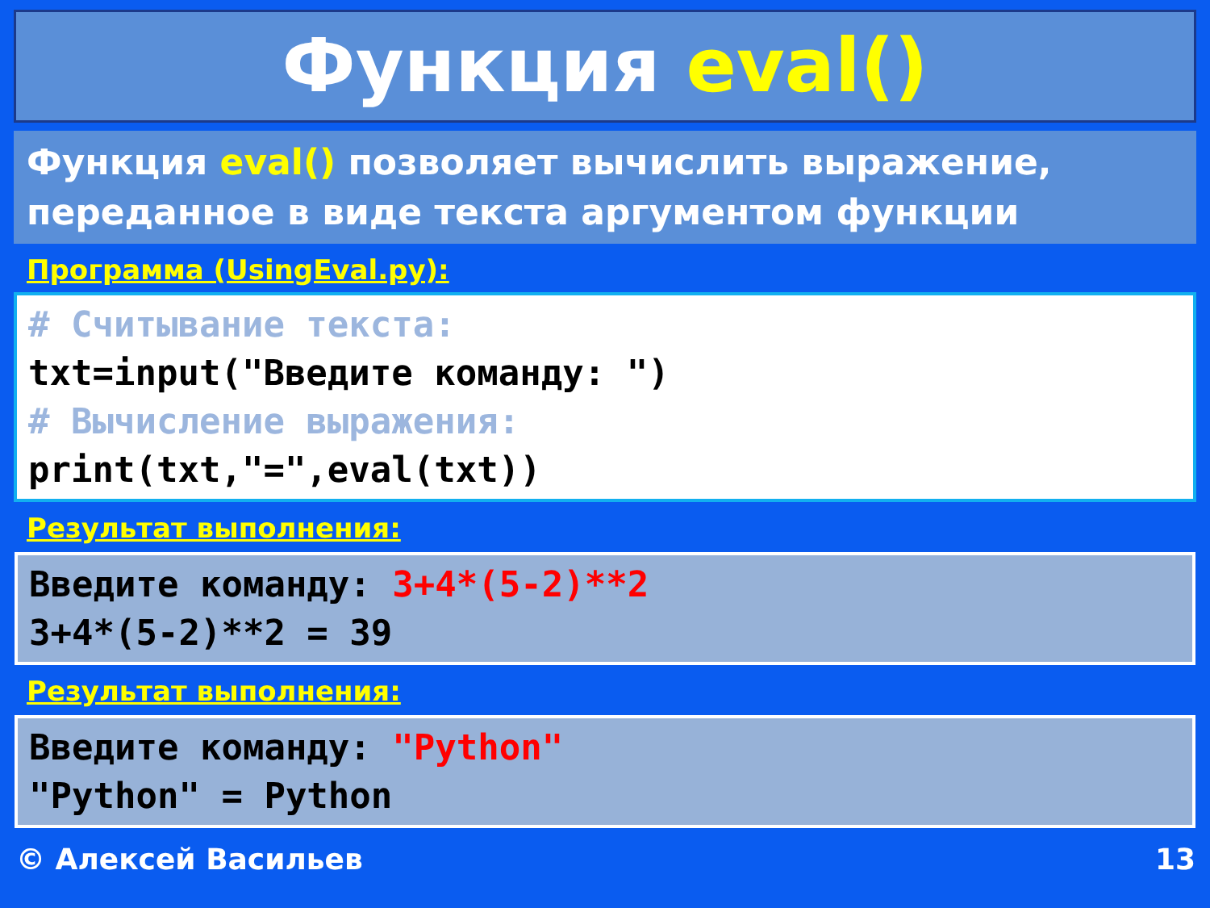Функция eval()
Функция eval() позволяет вычислить выражение, переданное в виде текста аргументом функции
Программа (UsingEval.py):
# Считывание текста:
txt=input("Введите команду: ")
# Вычисление выражения:
print(txt,"=",eval(txt))
Результат выполнения:
Введите команду: 3+4*(5-2)**2
3+4*(5-2)**2 = 39
Результат выполнения:
Введите команду: "Python"
"Python" = Python
© Алексей Васильев 13